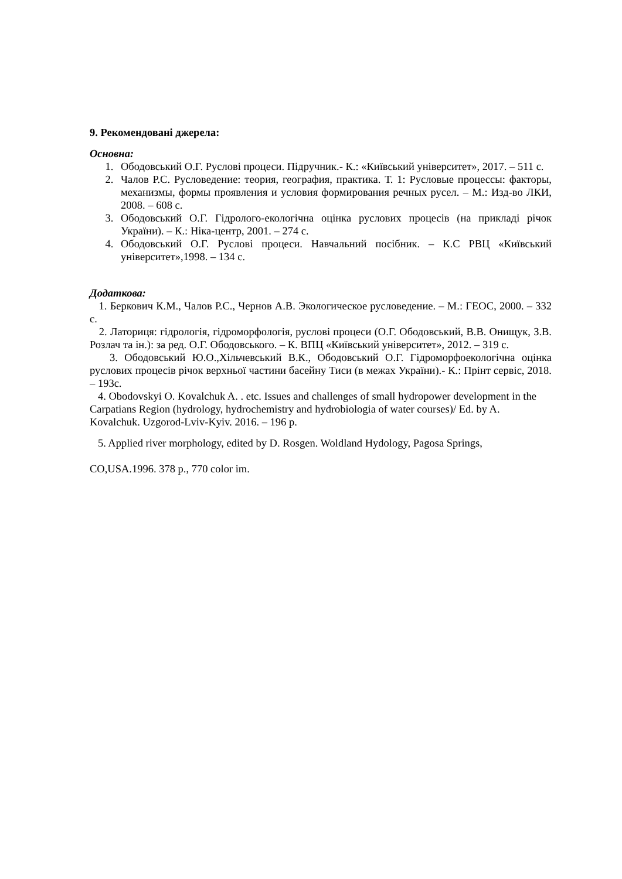9. Рекомендовані джерела:
Основна:
1. Ободовський О.Г. Руслові процеси. Підручник.- К.: «Київський університет», 2017. – 511 с.
2. Чалов Р.С. Русловедение: теория, география, практика. Т. 1: Русловые процессы: факторы, механизмы, формы проявления и условия формирования речных русел. – М.: Изд-во ЛКИ, 2008. – 608 с.
3. Ободовський О.Г. Гідролого-екологічна оцінка руслових процесів (на прикладі річок України). – К.: Ніка-центр, 2001. – 274 с.
4. Ободовський О.Г. Руслові процеси. Навчальний посібник. – К.С РВЦ «Київський університет»,1998. – 134 с.
Додаткова:
1. Беркович К.М., Чалов Р.С., Чернов А.В. Экологическое русловедение. – М.: ГЕОС, 2000. – 332 с.
2. Латориця: гідрологія, гідроморфологія, руслові процеси (О.Г. Ободовський, В.В. Онищук, З.В. Розлач та ін.): за ред. О.Г. Ободовського. – К. ВПЦ «Київський університет», 2012. – 319 с.
3. Ободовський Ю.О.,Хільчевський В.К., Ободовський О.Г. Гідроморфоекологічна оцінка руслових процесів річок верхньої частини басейну Тиси (в межах України).- К.: Прінт сервіс, 2018. – 193с.
4. Obodovskyi O. Kovalchuk A. . etc. Issues and challenges of small hydropower development in the Carpatians Region (hydrology, hydrochemistry and hydrobiologia of water courses)/ Ed. by A. Kovalchuk. Uzgorod-Lviv-Kyiv. 2016. – 196 p.
5. Applied river morphology, edited by D. Rosgen. Woldland Hydology, Pagosa Springs,
CO,USA.1996. 378 p., 770 color im.